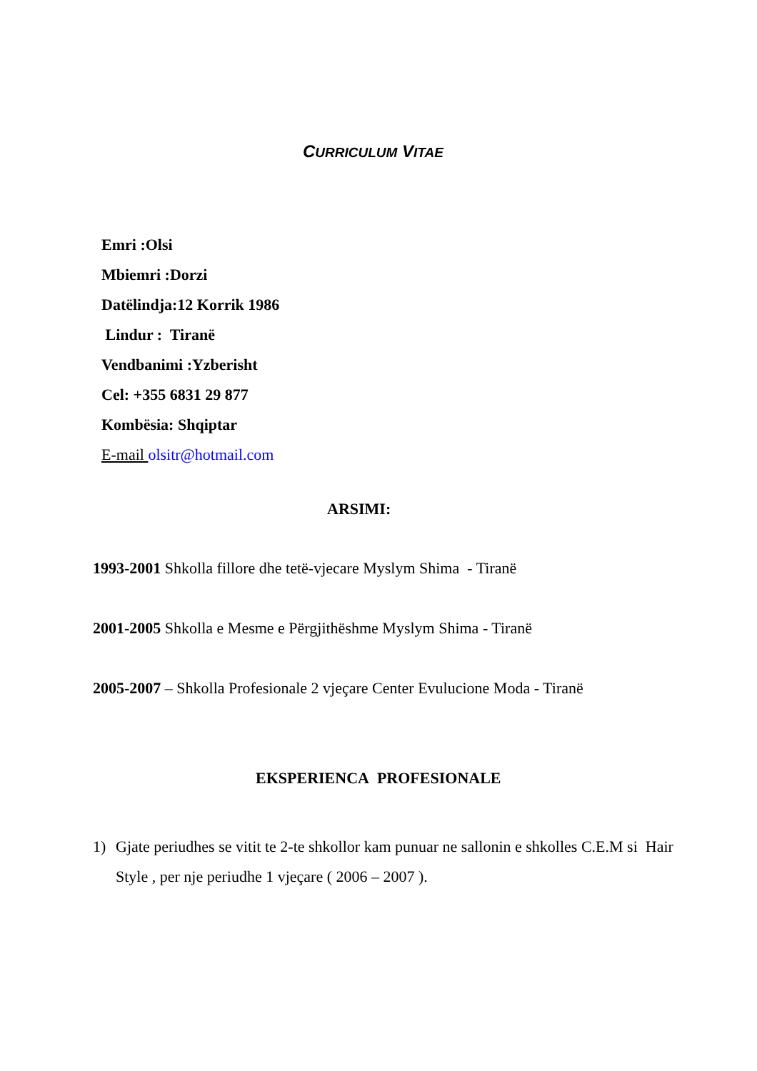CURRICULUM VITAE
Emri :Olsi
Mbiemri :Dorzi
Datëlindja:12 Korrik 1986
Lindur : Tiranë
Vendbanimi :Yzberisht
Cel: +355 6831 29 877
Kombësia: Shqiptar
E-mail olsitr@hotmail.com
ARSIMI:
1993-2001 Shkolla fillore dhe tetë-vjecare Myslym Shima - Tiranë
2001-2005 Shkolla e Mesme e Përgjithëshme Myslym Shima - Tiranë
2005-2007 – Shkolla Profesionale 2 vjeçare Center Evulucione Moda - Tiranë
EKSPERIENCA PROFESIONALE
1) Gjate periudhes se vitit te 2-te shkollor kam punuar ne sallonin e shkolles C.E.M si Hair Style , per nje periudhe 1 vjeçare ( 2006 – 2007 ).